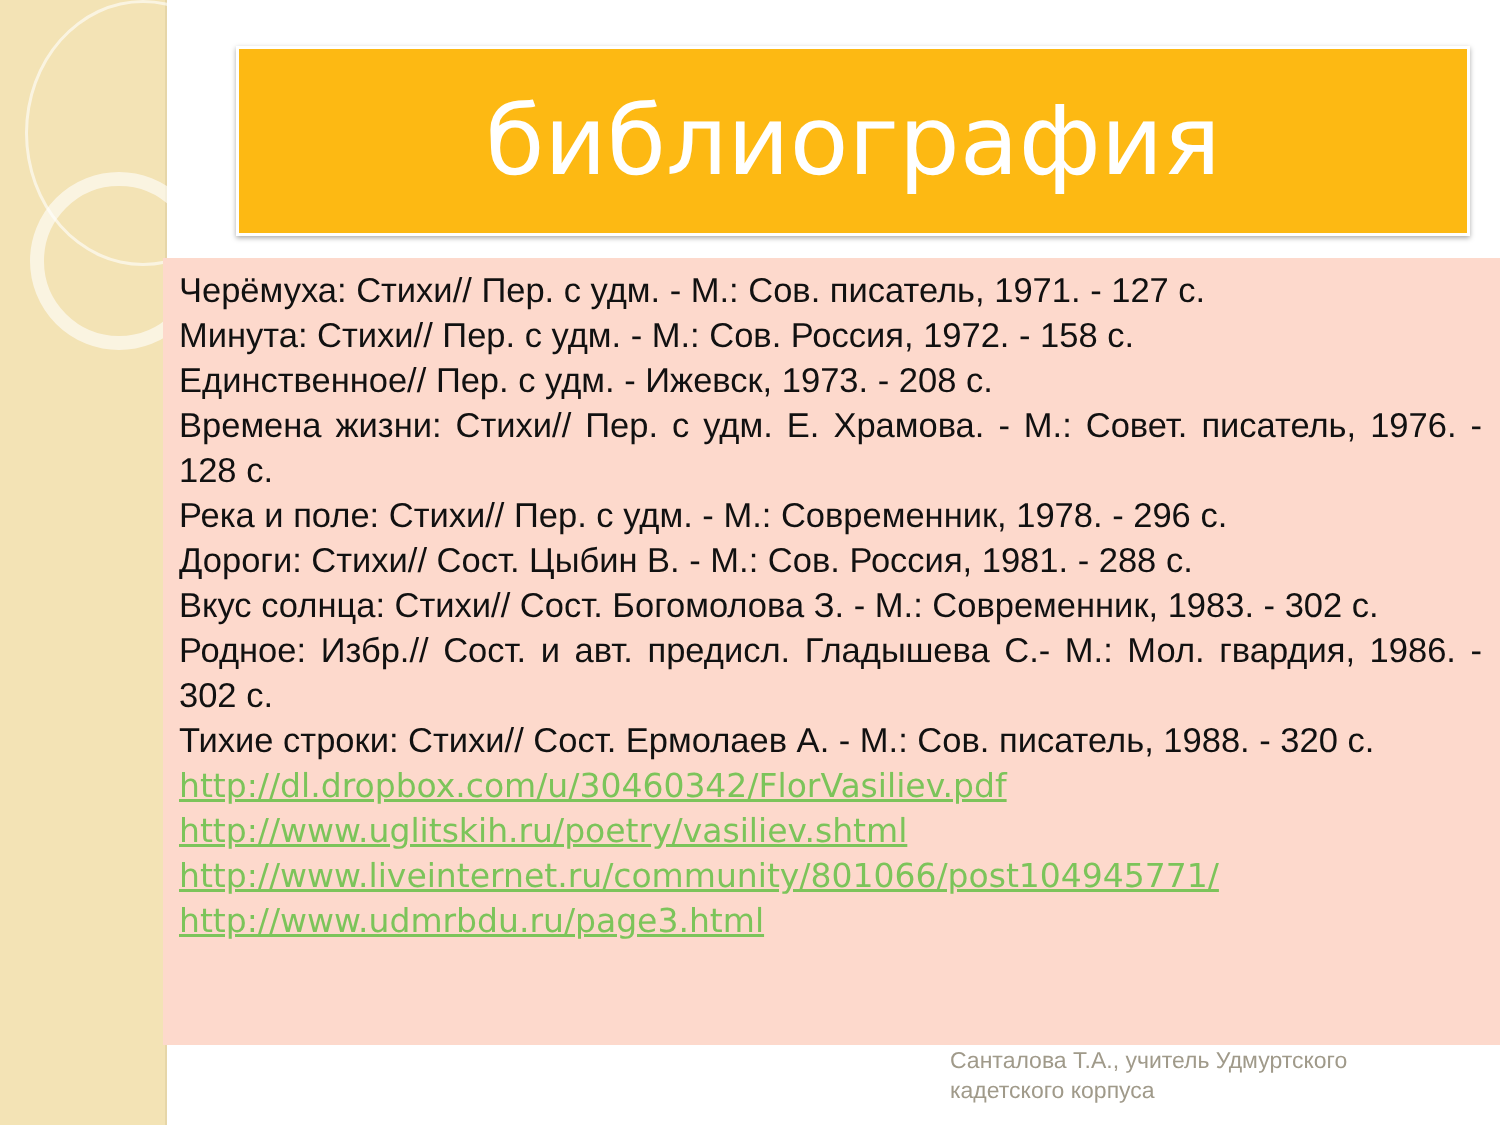библиография
Черёмуха: Стихи// Пер. с удм. - М.: Сов. писатель, 1971. - 127 с.
Минута: Стихи// Пер. с удм. - М.: Сов. Россия, 1972. - 158 с.
Единственное// Пер. с удм. - Ижевск, 1973. - 208 с.
Времена жизни: Стихи// Пер. с удм. Е. Храмова. - М.: Совет. писатель, 1976. - 128 с.
Река и поле: Стихи// Пер. с удм. - М.: Современник, 1978. - 296 с.
Дороги: Стихи// Сост. Цыбин В. - М.: Сов. Россия, 1981. - 288 с.
Вкус солнца: Стихи// Сост. Богомолова З. - М.: Современник, 1983. - 302 с.
Родное: Избр.// Сост. и авт. предисл. Гладышева С.- М.: Мол. гвардия, 1986. - 302 с.
Тихие строки: Стихи// Сост. Ермолаев А. - М.: Сов. писатель, 1988. - 320 с.
http://dl.dropbox.com/u/30460342/FlorVasiliev.pdf
http://www.uglitskih.ru/poetry/vasiliev.shtml
http://www.liveinternet.ru/community/801066/post104945771/
http://www.udmrbdu.ru/page3.html
Санталова Т.А., учитель Удмуртского
кадетского корпуса